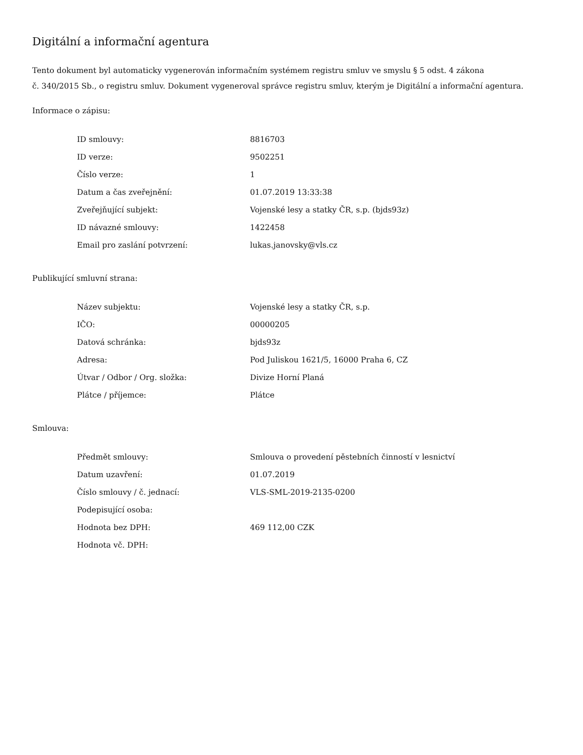Digitální a informační agentura
Tento dokument byl automaticky vygenerován informačním systémem registru smluv ve smyslu § 5 odst. 4 zákona
č. 340/2015 Sb., o registru smluv. Dokument vygeneroval správce registru smluv, kterým je Digitální a informační agentura.
Informace o zápisu:
| ID smlouvy: | 8816703 |
| ID verze: | 9502251 |
| Číslo verze: | 1 |
| Datum a čas zveřejnění: | 01.07.2019 13:33:38 |
| Zveřejňující subjekt: | Vojenské lesy a statky ČR, s.p. (bjds93z) |
| ID návazné smlouvy: | 1422458 |
| Email pro zaslání potvrzení: | lukas.janovsky@vls.cz |
Publikující smluvní strana:
| Název subjektu: | Vojenské lesy a statky ČR, s.p. |
| IČO: | 00000205 |
| Datová schránka: | bjds93z |
| Adresa: | Pod Juliskou 1621/5, 16000 Praha 6, CZ |
| Útvar / Odbor / Org. složka: | Divize Horní Planá |
| Plátce / příjemce: | Plátce |
Smlouva:
| Předmět smlouvy: | Smlouva o provedení pěstebních činností v lesnictví |
| Datum uzavření: | 01.07.2019 |
| Číslo smlouvy / č. jednací: | VLS-SML-2019-2135-0200 |
| Podepisující osoba: | |
| Hodnota bez DPH: | 469 112,00 CZK |
| Hodnota vč. DPH: | |